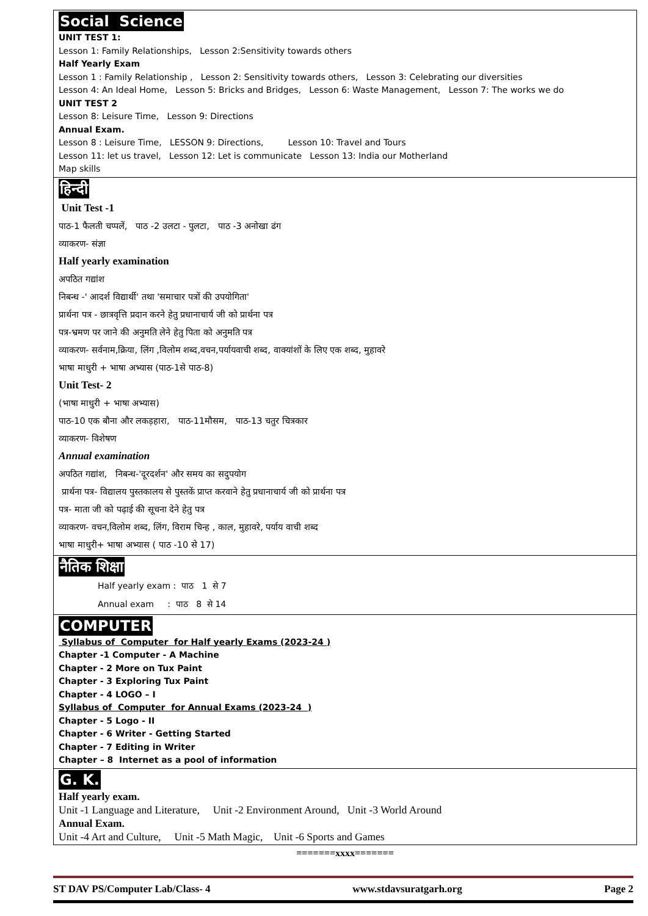Social Science
UNIT TEST 1:
Lesson 1: Family Relationships, Lesson 2:Sensitivity towards others
Half Yearly Exam
Lesson 1 : Family Relationship , Lesson 2: Sensitivity towards others, Lesson 3: Celebrating our diversities
Lesson 4: An Ideal Home, Lesson 5: Bricks and Bridges, Lesson 6: Waste Management, Lesson 7: The works we do
UNIT TEST 2
Lesson 8: Leisure Time, Lesson 9: Directions
Annual Exam.
Lesson 8 : Leisure Time, LESSON 9: Directions, Lesson 10: Travel and Tours
Lesson 11: let us travel, Lesson 12: Let is communicate Lesson 13: India our Motherland
Map skills
हिन्दी
Unit Test -1
पाठ-1 फैलती चप्पलें, पाठ -2 उलटा - पुलटा, पाठ -3 अनोखा ढंग
व्याकरण- संज्ञा
Half yearly examination
अपठित गद्यांश
निबन्ध -' आदर्श विद्यार्थी' तथा 'समाचार पत्रों की उपयोगिता'
प्रार्थना पत्र - छात्रवृत्ति प्रदान करने हेतु प्रधानाचार्य जी को प्रार्थना पत्र
पत्र-भ्रमण पर जाने की अनुमति लेने हेतु पिता को अनुमति पत्र
व्याकरण- सर्वनाम,क्रिया, लिंग ,विलोम शब्द,वचन,पर्यायवाची शब्द, वाक्यांशों के लिए एक शब्द, मुहावरे
भाषा माधुरी + भाषा अभ्यास (पाठ-1से पाठ-8)
Unit Test- 2
(भाषा माधुरी + भाषा अभ्यास)
पाठ-10 एक बौना और लकड़हारा, पाठ-11मौसम, पाठ-13 चतुर चित्रकार
व्याकरण- विशेषण
Annual examination
अपठित गद्यांश, निबन्ध-'दूरदर्शन' और समय का सदुपयोग
प्रार्थना पत्र- विद्यालय पुस्तकालय से पुस्तकें प्राप्त करवाने हेतु प्रधानाचार्य जी को प्रार्थना पत्र
पत्र- माता जी को पढ़ाई की सूचना देने हेतु पत्र
व्याकरण- वचन,विलोम शब्द, लिंग, विराम चिन्ह , काल, मुहावरे, पर्याय वाची शब्द
भाषा माधुरी+ भाषा अभ्यास ( पाठ -10 से 17)
नैतिक शिक्षा
Half yearly exam : पाठ 1 से 7
Annual exam : पाठ 8 से 14
COMPUTER
Syllabus of Computer for Half yearly Exams (2023-24 )
Chapter -1 Computer - A Machine
Chapter - 2 More on Tux Paint
Chapter - 3 Exploring Tux Paint
Chapter - 4 LOGO – I
Syllabus of Computer for Annual Exams (2023-24 )
Chapter - 5 Logo - II
Chapter - 6 Writer - Getting Started
Chapter - 7 Editing in Writer
Chapter – 8 Internet as a pool of information
G. K.
Half yearly exam.
Unit -1 Language and Literature, Unit -2 Environment Around, Unit -3 World Around
Annual Exam.
Unit -4 Art and Culture, Unit -5 Math Magic, Unit -6 Sports and Games
=======xxxx=======
ST DAV PS/Computer Lab/Class- 4 www.stdavsuratgarh.org Page 2